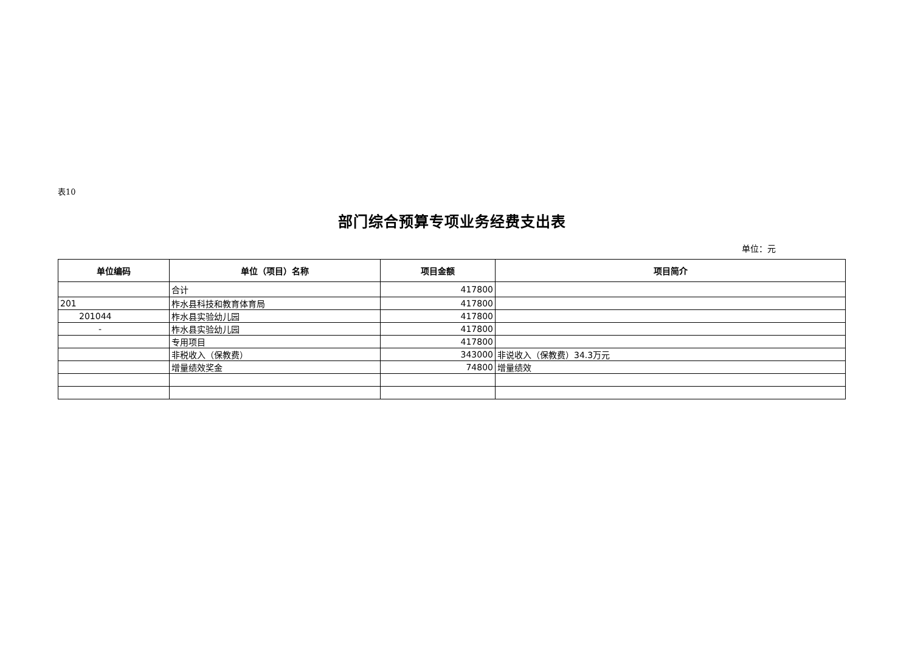表10
部门综合预算专项业务经费支出表
单位：元
| 单位编码 | 单位（项目）名称 | 项目金额 | 项目简介 |
| --- | --- | --- | --- |
| | 合计 | 417800 | |
| 201 | 柞水县科技和教育体育局 | 417800 | |
| 201044 | 柞水县实验幼儿园 | 417800 | |
| - | 柞水县实验幼儿园 | 417800 | |
| | 专用项目 | 417800 | |
| | 非税收入（保教费） | 343000 | 非说收入（保教费）34.3万元 |
| | 增量绩效奖金 | 74800 | 增量绩效 |